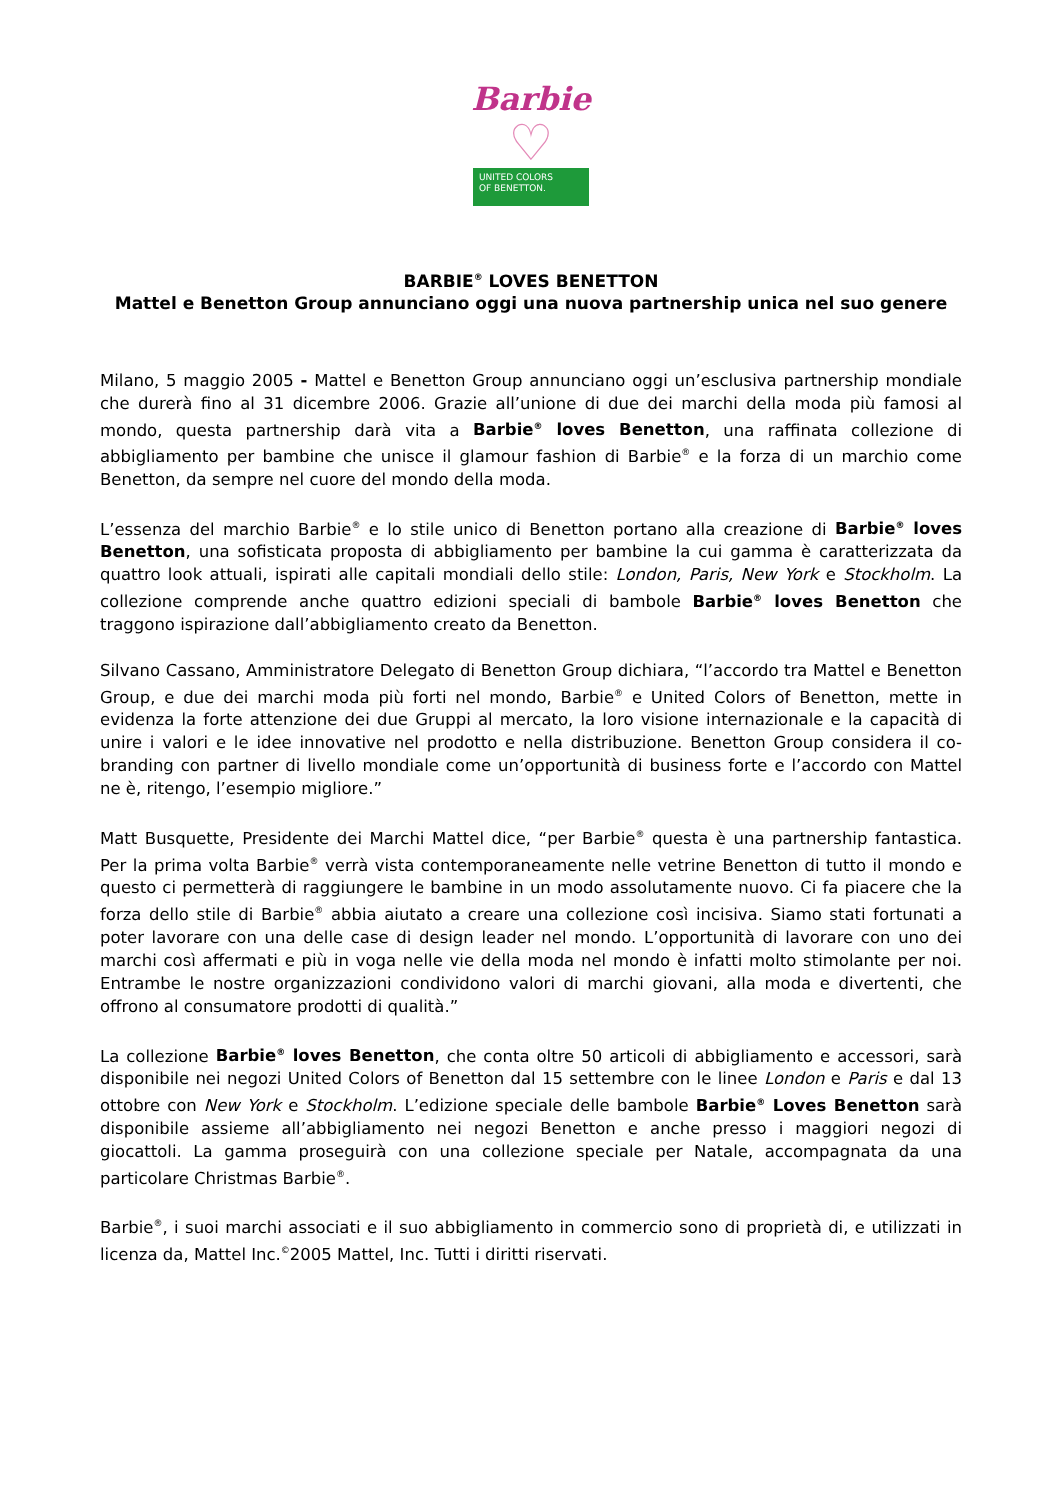Barbie
♡
UNITED COLORS
OF BENETTON.
BARBIE<sup>®</sup> LOVES BENETTON
Mattel e Benetton Group annunciano oggi una nuova partnership unica nel suo genere
Milano, 5 maggio 2005 - Mattel e Benetton Group annunciano oggi un’esclusiva partnership mondiale che durerà fino al 31 dicembre 2006. Grazie all’unione di due dei marchi della moda più famosi al mondo, questa partnership darà vita a Barbie<sup>®</sup> loves Benetton, una raffinata collezione di abbigliamento per bambine che unisce il glamour fashion di Barbie<sup>®</sup> e la forza di un marchio come Benetton, da sempre nel cuore del mondo della moda.
L’essenza del marchio Barbie<sup>®</sup> e lo stile unico di Benetton portano alla creazione di Barbie<sup>®</sup> loves Benetton, una sofisticata proposta di abbigliamento per bambine la cui gamma è caratterizzata da quattro look attuali, ispirati alle capitali mondiali dello stile: London, Paris, New York e Stockholm. La collezione comprende anche quattro edizioni speciali di bambole Barbie<sup>®</sup> loves Benetton che traggono ispirazione dall’abbigliamento creato da Benetton.
Silvano Cassano, Amministratore Delegato di Benetton Group dichiara, “l’accordo tra Mattel e Benetton Group, e due dei marchi moda più forti nel mondo, Barbie<sup>®</sup> e United Colors of Benetton, mette in evidenza la forte attenzione dei due Gruppi al mercato, la loro visione internazionale e la capacità di unire i valori e le idee innovative nel prodotto e nella distribuzione. Benetton Group considera il co-branding con partner di livello mondiale come un’opportunità di business forte e l’accordo con Mattel ne è, ritengo, l’esempio migliore.”
Matt Busquette, Presidente dei Marchi Mattel dice, “per Barbie<sup>®</sup> questa è una partnership fantastica. Per la prima volta Barbie<sup>®</sup> verrà vista contemporaneamente nelle vetrine Benetton di tutto il mondo e questo ci permetterà di raggiungere le bambine in un modo assolutamente nuovo. Ci fa piacere che la forza dello stile di Barbie<sup>®</sup> abbia aiutato a creare una collezione così incisiva. Siamo stati fortunati a poter lavorare con una delle case di design leader nel mondo. L’opportunità di lavorare con uno dei marchi così affermati e più in voga nelle vie della moda nel mondo è infatti molto stimolante per noi. Entrambe le nostre organizzazioni condividono valori di marchi giovani, alla moda e divertenti, che offrono al consumatore prodotti di qualità.”
La collezione Barbie<sup>®</sup> loves Benetton, che conta oltre 50 articoli di abbigliamento e accessori, sarà disponibile nei negozi United Colors of Benetton dal 15 settembre con le linee London e Paris e dal 13 ottobre con New York e Stockholm. L’edizione speciale delle bambole Barbie<sup>®</sup> Loves Benetton sarà disponibile assieme all’abbigliamento nei negozi Benetton e anche presso i maggiori negozi di giocattoli. La gamma proseguirà con una collezione speciale per Natale, accompagnata da una particolare Christmas Barbie<sup>®</sup>.
Barbie<sup>®</sup>, i suoi marchi associati e il suo abbigliamento in commercio sono di proprietà di, e utilizzati in licenza da, Mattel Inc.<sup>©</sup>2005 Mattel, Inc. Tutti i diritti riservati.